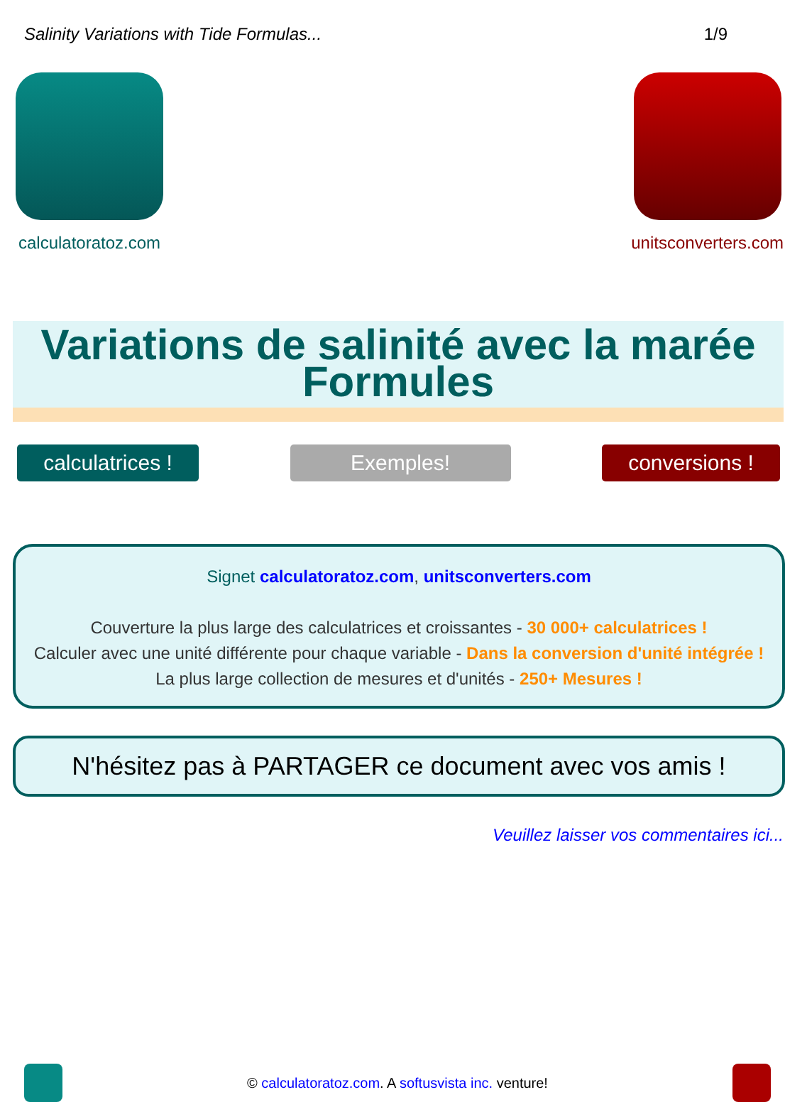Salinity Variations with Tide Formulas... 1/9
calculatoratoz.com unitsconverters.com
Variations de salinité avec la marée Formules
calculatrices !
Exemples! conversions !
Signet calculatoratoz.com, unitsconverters.com
Couverture la plus large des calculatrices et croissantes - 30 000+ calculatrices !
Calculer avec une unité différente pour chaque variable - Dans la conversion d'unité intégrée !
La plus large collection de mesures et d'unités - 250+ Mesures !
N'hésitez pas à PARTAGER ce document avec vos amis !
Veuillez laisser vos commentaires ici...
© calculatoratoz.com. A softusvista inc. venture!